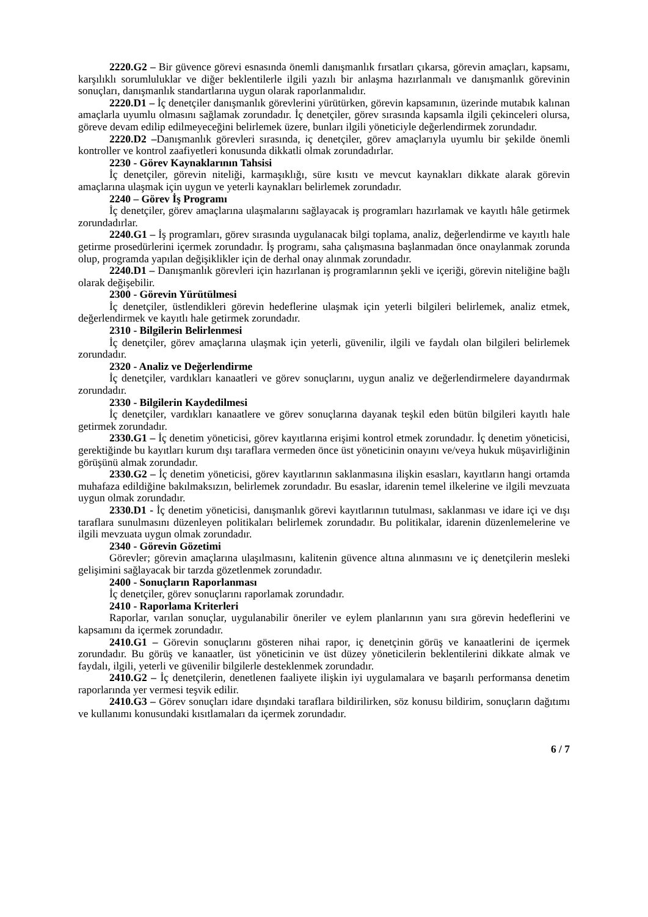2220.G2 – Bir güvence görevi esnasında önemli danışmanlık fırsatları çıkarsa, görevin amaçları, kapsamı, karşılıklı sorumluluklar ve diğer beklentilerle ilgili yazılı bir anlaşma hazırlanmalı ve danışmanlık görevinin sonuçları, danışmanlık standartlarına uygun olarak raporlanmalıdır.
2220.D1 – İç denetçiler danışmanlık görevlerini yürütürken, görevin kapsamının, üzerinde mutabık kalınan amaçlarla uyumlu olmasını sağlamak zorundadır. İç denetçiler, görev sırasında kapsamla ilgili çekinceleri olursa, göreve devam edilip edilmeyeceğini belirlemek üzere, bunları ilgili yöneticiyle değerlendirmek zorundadır.
2220.D2 –Danışmanlık görevleri sırasında, iç denetçiler, görev amaçlarıyla uyumlu bir şekilde önemli kontroller ve kontrol zaafiyetleri konusunda dikkatli olmak zorundadırlar.
2230 - Görev Kaynaklarının Tahsisi
İç denetçiler, görevin niteliği, karmaşıklığı, süre kısıtı ve mevcut kaynakları dikkate alarak görevin amaçlarına ulaşmak için uygun ve yeterli kaynakları belirlemek zorundadır.
2240 – Görev İş Programı
İç denetçiler, görev amaçlarına ulaşmalarını sağlayacak iş programları hazırlamak ve kayıtlı hâle getirmek zorundadırlar.
2240.G1 – İş programları, görev sırasında uygulanacak bilgi toplama, analiz, değerlendirme ve kayıtlı hale getirme prosedürlerini içermek zorundadır. İş programı, saha çalışmasına başlanmadan önce onaylanmak zorunda olup, programda yapılan değişiklikler için de derhal onay alınmak zorundadır.
2240.D1 – Danışmanlık görevleri için hazırlanan iş programlarının şekli ve içeriği, görevin niteliğine bağlı olarak değişebilir.
2300 - Görevin Yürütülmesi
İç denetçiler, üstlendikleri görevin hedeflerine ulaşmak için yeterli bilgileri belirlemek, analiz etmek, değerlendirmek ve kayıtlı hale getirmek zorundadır.
2310 - Bilgilerin Belirlenmesi
İç denetçiler, görev amaçlarına ulaşmak için yeterli, güvenilir, ilgili ve faydalı olan bilgileri belirlemek zorundadır.
2320 - Analiz ve Değerlendirme
İç denetçiler, vardıkları kanaatleri ve görev sonuçlarını, uygun analiz ve değerlendirmelere dayandırmak zorundadır.
2330 - Bilgilerin Kaydedilmesi
İç denetçiler, vardıkları kanaatlere ve görev sonuçlarına dayanak teşkil eden bütün bilgileri kayıtlı hale getirmek zorundadır.
2330.G1 – İç denetim yöneticisi, görev kayıtlarına erişimi kontrol etmek zorundadır. İç denetim yöneticisi, gerektiğinde bu kayıtları kurum dışı taraflara vermeden önce üst yöneticinin onayını ve/veya hukuk müşavirliğinin görüşünü almak zorundadır.
2330.G2 – İç denetim yöneticisi, görev kayıtlarının saklanmasına ilişkin esasları, kayıtların hangi ortamda muhafaza edildiğine bakılmaksızın, belirlemek zorundadır. Bu esaslar, idarenin temel ilkelerine ve ilgili mevzuata uygun olmak zorundadır.
2330.D1 - İç denetim yöneticisi, danışmanlık görevi kayıtlarının tutulması, saklanması ve idare içi ve dışı taraflara sunulmasını düzenleyen politikaları belirlemek zorundadır. Bu politikalar, idarenin düzenlemelerine ve ilgili mevzuata uygun olmak zorundadır.
2340 - Görevin Gözetimi
Görevler; görevin amaçlarına ulaşılmasını, kalitenin güvence altına alınmasını ve iç denetçilerin mesleki gelişimini sağlayacak bir tarzda gözetlenmek zorundadır.
2400 - Sonuçların Raporlanması
İç denetçiler, görev sonuçlarını raporlamak zorundadır.
2410 - Raporlama Kriterleri
Raporlar, varılan sonuçlar, uygulanabilir öneriler ve eylem planlarının yanı sıra görevin hedeflerini ve kapsamını da içermek zorundadır.
2410.G1 – Görevin sonuçlarını gösteren nihai rapor, iç denetçinin görüş ve kanaatlerini de içermek zorundadır. Bu görüş ve kanaatler, üst yöneticinin ve üst düzey yöneticilerin beklentilerini dikkate almak ve faydalı, ilgili, yeterli ve güvenilir bilgilerle desteklenmek zorundadır.
2410.G2 – İç denetçilerin, denetlenen faaliyete ilişkin iyi uygulamalara ve başarılı performansa denetim raporlarında yer vermesi teşvik edilir.
2410.G3 – Görev sonuçları idare dışındaki taraflara bildirilirken, söz konusu bildirim, sonuçların dağıtımı ve kullanımı konusundaki kısıtlamaları da içermek zorundadır.
6 / 7